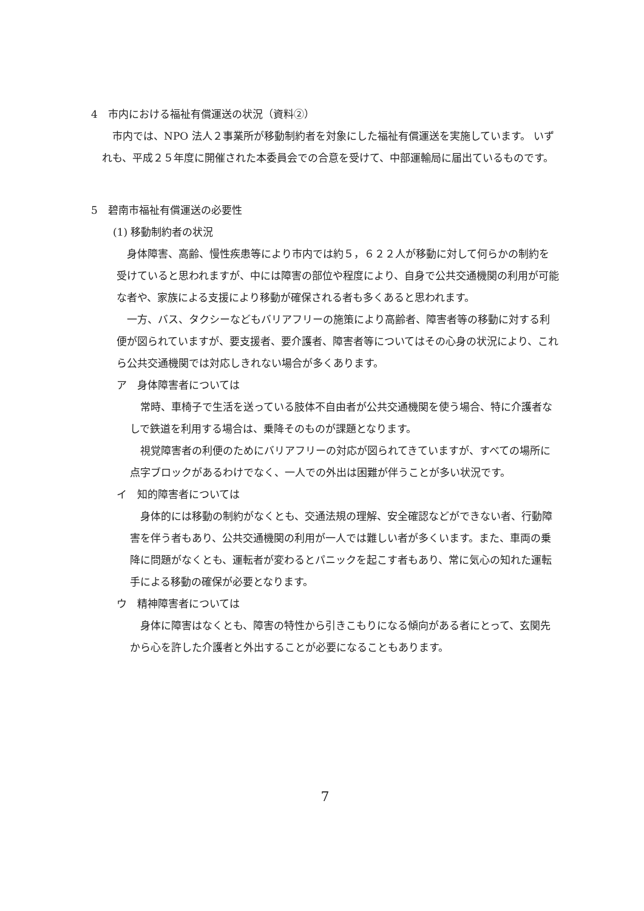4　市内における福祉有償運送の状況（資料②）
市内では、NPO 法人２事業所が移動制約者を対象にした福祉有償運送を実施しています。 いずれも、平成２５年度に開催された本委員会での合意を受けて、中部運輸局に届出ているものです。
5　碧南市福祉有償運送の必要性
(1) 移動制約者の状況
身体障害、高齢、慢性疾患等により市内では約５，６２２人が移動に対して何らかの制約を受けていると思われますが、中には障害の部位や程度により、自身で公共交通機関の利用が可能な者や、家族による支援により移動が確保される者も多くあると思われます。
一方、バス、タクシーなどもバリアフリーの施策により高齢者、障害者等の移動に対する利便が図られていますが、要支援者、要介護者、障害者等についてはその心身の状況により、これら公共交通機関では対応しきれない場合が多くあります。
ア　身体障害者については
常時、車椅子で生活を送っている肢体不自由者が公共交通機関を使う場合、特に介護者なしで鉄道を利用する場合は、乗降そのものが課題となります。
視覚障害者の利便のためにバリアフリーの対応が図られてきていますが、すべての場所に点字ブロックがあるわけでなく、一人での外出は困難が伴うことが多い状況です。
イ　知的障害者については
身体的には移動の制約がなくとも、交通法規の理解、安全確認などができない者、行動障害を伴う者もあり、公共交通機関の利用が一人では難しい者が多くいます。また、車両の乗降に問題がなくとも、運転者が変わるとパニックを起こす者もあり、常に気心の知れた運転手による移動の確保が必要となります。
ウ　精神障害者については
身体に障害はなくとも、障害の特性から引きこもりになる傾向がある者にとって、玄関先から心を許した介護者と外出することが必要になることもあります。
7